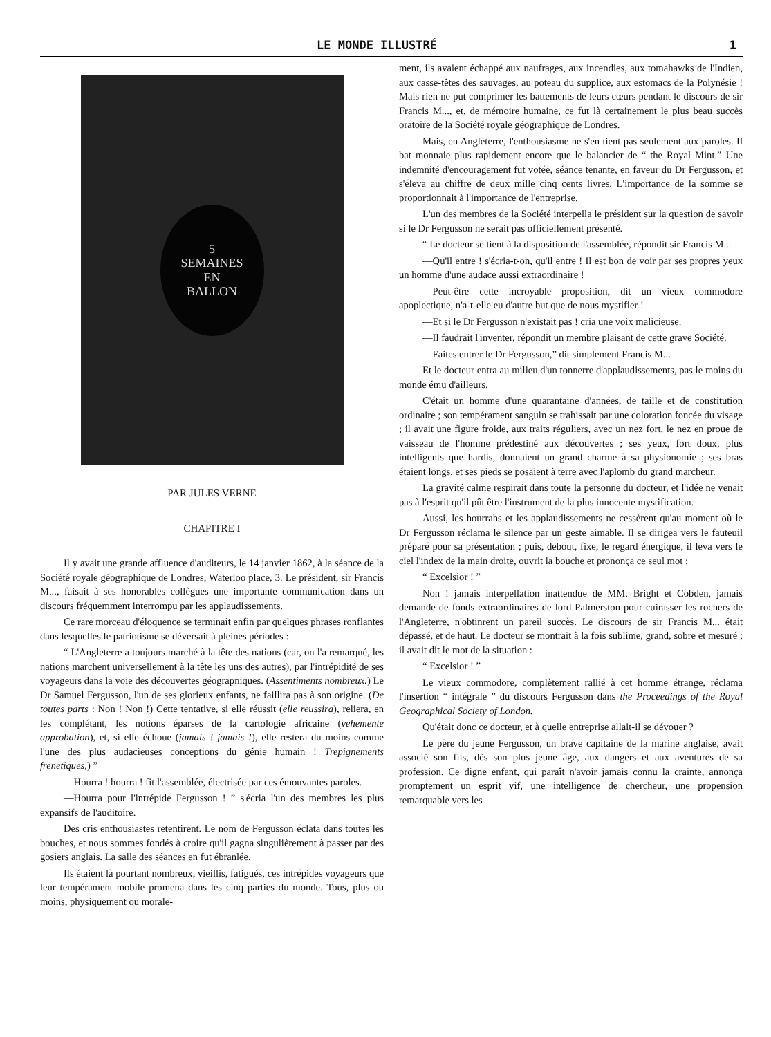LE MONDE ILLUSTRÉ 1
5
SEMAINES
EN
BALLON
PAR JULES VERNE
CHAPITRE I
Il y avait une grande affluence d'auditeurs, le 14 janvier 1862, à la séance de la Société royale géographique de Londres, Waterloo place, 3. Le président, sir Francis M..., faisait à ses honorables collègues une importante communication dans un discours fréquemment interrompu par les applaudissements.
Ce rare morceau d'éloquence se terminait enfin par quelques phrases ronflantes dans lesquelles le patriotisme se déversait à pleines périodes :
“ L'Angleterre a toujours marché à la tête des nations (car, on l'a remarqué, les nations marchent universellement à la tête les uns des autres), par l'intrépidité de ses voyageurs dans la voie des découvertes géograpniques. (Assentiments nombreux.) Le Dr Samuel Fergusson, l'un de ses glorieux enfants, ne faillira pas à son origine. (De toutes parts : Non ! Non !) Cette tentative, si elle réussit (elle reussira), reliera, en les complétant, les notions éparses de la cartologie africaine (vehemente approbation), et, si elle échoue (jamais ! jamais !), elle restera du moins comme l'une des plus audacieuses conceptions du génie humain ! Trepignements frenetiques,) ”
—Hourra ! hourra ! fit l'assemblée, électrisée par ces émouvantes paroles.
—Hourra pour l'intrépide Fergusson ! ” s'écria l'un des membres les plus expansifs de l'auditoire.
Des cris enthousiastes retentirent. Le nom de Fergusson éclata dans toutes les bouches, et nous sommes fondés à croire qu'il gagna singulièrement à passer par des gosiers anglais. La salle des séances en fut ébranlée.
Ils étaient là pourtant nombreux, vieillis, fatigués, ces intrépides voyageurs que leur tempérament mobile promena dans les cinq parties du monde. Tous, plus ou moins, physiquement ou morale-
ment, ils avaient échappé aux naufrages, aux incendies, aux tomahawks de l'Indien, aux casse-têtes des sauvages, au poteau du supplice, aux estomacs de la Polynésie ! Mais rien ne put comprimer les battements de leurs cœurs pendant le discours de sir Francis M..., et, de mémoire humaine, ce fut là certainement le plus beau succès oratoire de la Société royale géographique de Londres.
Mais, en Angleterre, l'enthousiasme ne s'en tient pas seulement aux paroles. Il bat monnaie plus rapidement encore que le balancier de “ the Royal Mint.” Une indemnité d'encouragement fut votée, séance tenante, en faveur du Dr Fergusson, et s'éleva au chiffre de deux mille cinq cents livres. L'importance de la somme se proportionnait à l'importance de l'entreprise.
L'un des membres de la Société interpella le président sur la question de savoir si le Dr Fergusson ne serait pas officiellement présenté.
“ Le docteur se tient à la disposition de l'assemblée, répondit sir Francis M...
—Qu'il entre ! s'écria-t-on, qu'il entre ! Il est bon de voir par ses propres yeux un homme d'une audace aussi extraordinaire !
—Peut-être cette incroyable proposition, dit un vieux commodore apoplectique, n'a-t-elle eu d'autre but que de nous mystifier !
—Et si le Dr Fergusson n'existait pas ! cria une voix malicieuse.
—Il faudrait l'inventer, répondit un membre plaisant de cette grave Société.
—Faites entrer le Dr Fergusson,” dit simplement Francis M...
Et le docteur entra au milieu d'un tonnerre d'applaudissements, pas le moins du monde ému d'ailleurs.
C'était un homme d'une quarantaine d'années, de taille et de constitution ordinaire ; son tempérament sanguin se trahissait par une coloration foncée du visage ; il avait une figure froide, aux traits réguliers, avec un nez fort, le nez en proue de vaisseau de l'homme prédestiné aux découvertes ; ses yeux, fort doux, plus intelligents que hardis, donnaient un grand charme à sa physionomie ; ses bras étaient longs, et ses pieds se posaient à terre avec l'aplomb du grand marcheur.
La gravité calme respirait dans toute la personne du docteur, et l'idée ne venait pas à l'esprit qu'il pût être l'instrument de la plus innocente mystification.
Aussi, les hourrahs et les applaudissements ne cessèrent qu'au moment où le Dr Fergusson réclama le silence par un geste aimable. Il se dirigea vers le fauteuil préparé pour sa présentation ; puis, debout, fixe, le regard énergique, il leva vers le ciel l'index de la main droite, ouvrit la bouche et prononça ce seul mot :
“ Excelsior ! ”
Non ! jamais interpellation inattendue de MM. Bright et Cobden, jamais demande de fonds extraordinaires de lord Palmerston pour cuirasser les rochers de l'Angleterre, n'obtinrent un pareil succès. Le discours de sir Francis M... était dépassé, et de haut. Le docteur se montrait à la fois sublime, grand, sobre et mesuré ; il avait dit le mot de la situation :
“ Excelsior ! ”
Le vieux commodore, complètement rallié à cet homme étrange, réclama l'insertion “ intégrale ” du discours Fergusson dans the Proceedings of the Royal Geographical Society of London.
Qu'était donc ce docteur, et à quelle entreprise allait-il se dévouer ?
Le père du jeune Fergusson, un brave capitaine de la marine anglaise, avait associé son fils, dès son plus jeune âge, aux dangers et aux aventures de sa profession. Ce digne enfant, qui paraît n'avoir jamais connu la crainte, annonça promptement un esprit vif, une intelligence de chercheur, une propension remarquable vers les